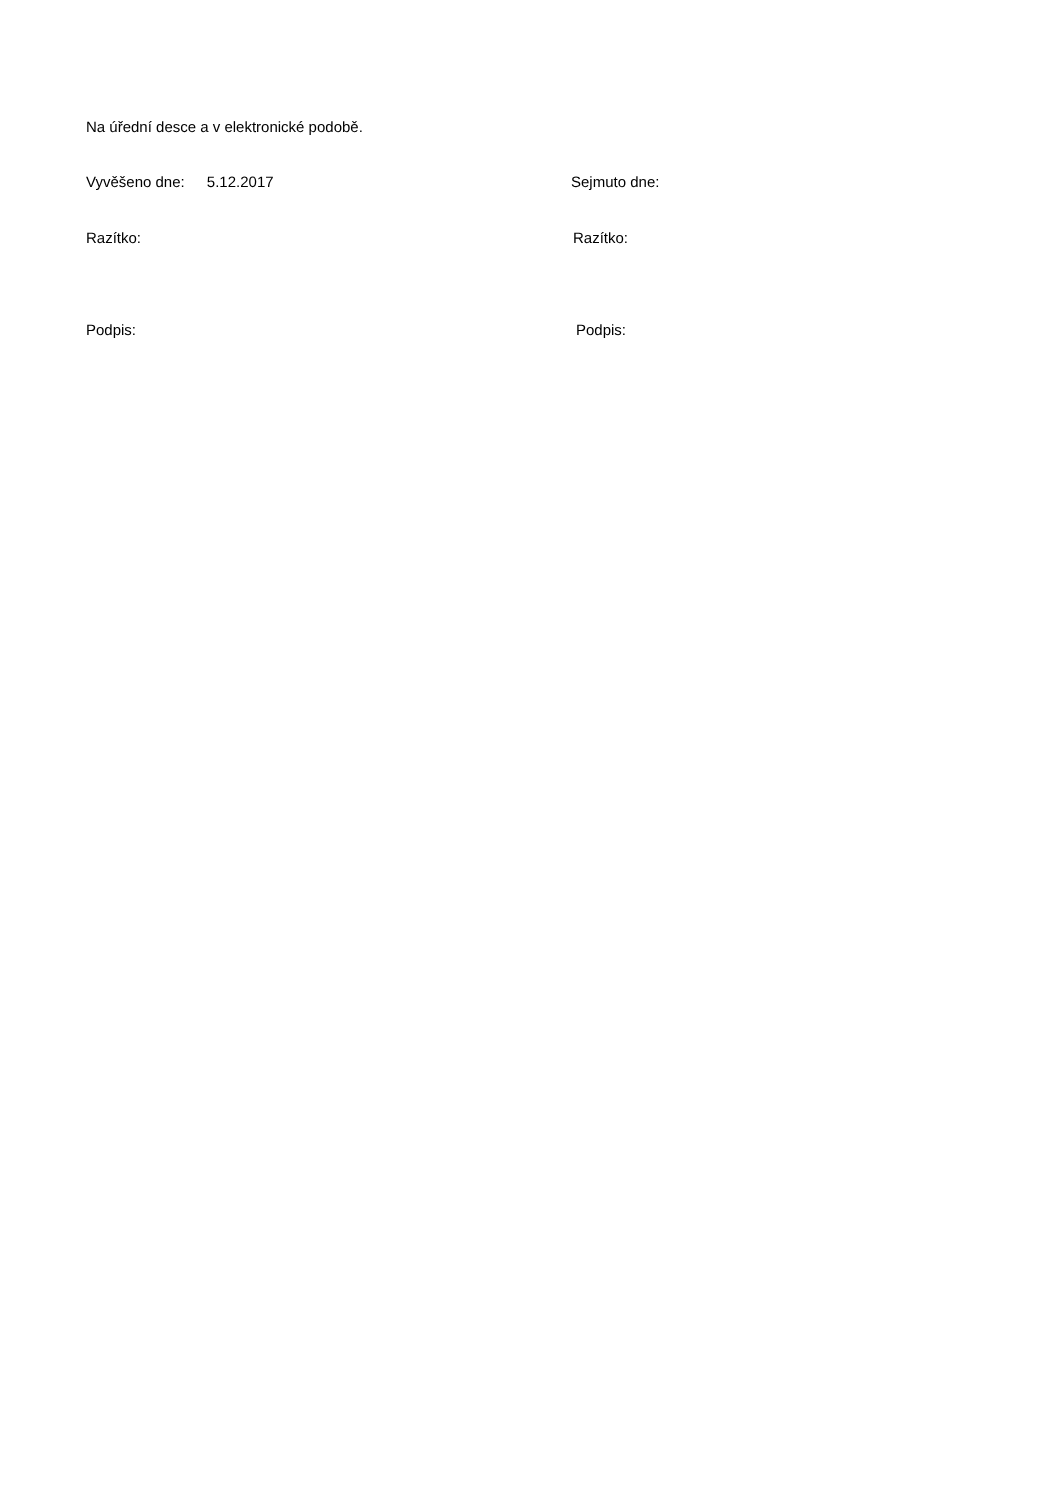Na úřední desce a v elektronické podobě.
Vyvěšeno dne: 5.12.2017 Sejmuto dne:
Razítko: Razítko:
Podpis: Podpis: